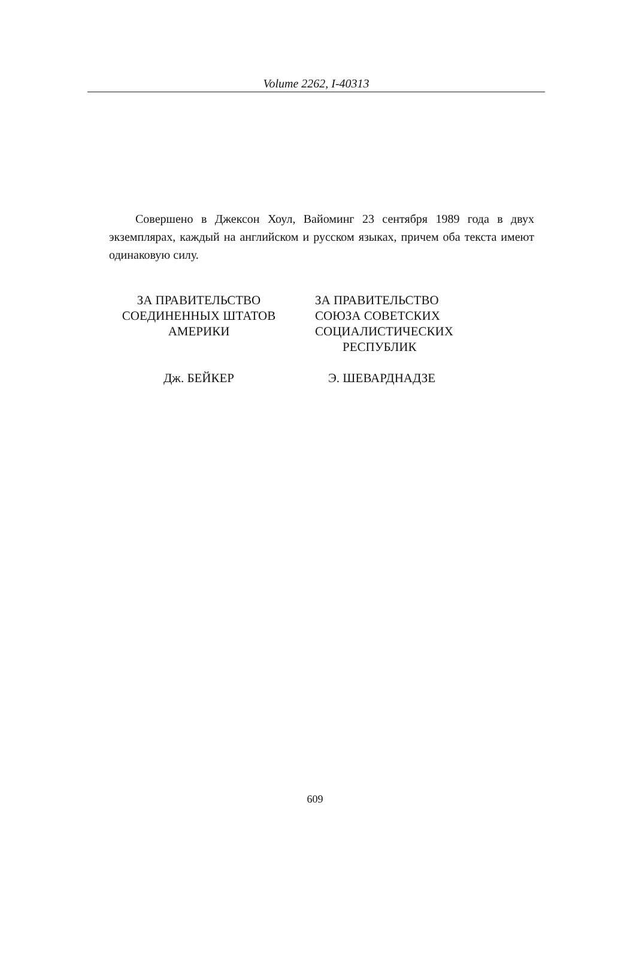Volume 2262, I-40313
Совершено в Джексон Хоул, Вайоминг 23 сентября 1989 года в двух экземплярах, каждый на английском и русском языках, причем оба текста имеют одинаковую силу.
ЗА ПРАВИТЕЛЬСТВО
СОЕДИНЕННЫХ ШТАТОВ
АМЕРИКИ
Дж. БЕЙКЕР
ЗА ПРАВИТЕЛЬСТВО
СОЮЗА СОВЕТСКИХ
СОЦИАЛИСТИЧЕСКИХ
РЕСПУБЛИК
Э. ШЕВАРДНАДЗЕ
609